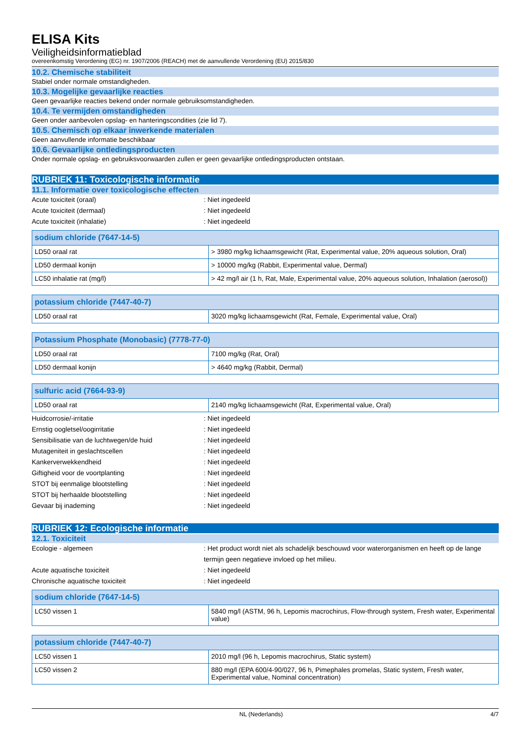ELISA Kits
Veiligheidsinformatieblad
overeenkomstig Verordening (EG) nr. 1907/2006 (REACH) met de aanvullende Verordening (EU) 2015/830
10.2. Chemische stabiliteit
Stabiel onder normale omstandigheden.
10.3. Mogelijke gevaarlijke reacties
Geen gevaarlijke reacties bekend onder normale gebruiksomstandigheden.
10.4. Te vermijden omstandigheden
Geen onder aanbevolen opslag- en hanteringscondities (zie lid 7).
10.5. Chemisch op elkaar inwerkende materialen
Geen aanvullende informatie beschikbaar
10.6. Gevaarlijke ontledingsproducten
Onder normale opslag- en gebruiksvoorwaarden zullen er geen gevaarlijke ontledingsproducten ontstaan.
RUBRIEK 11: Toxicologische informatie
11.1. Informatie over toxicologische effecten
Acute toxiciteit (oraal) : Niet ingedeeld
Acute toxiciteit (dermaal) : Niet ingedeeld
Acute toxiciteit (inhalatie) : Niet ingedeeld
| sodium chloride (7647-14-5) | |
| --- | --- |
| LD50 oraal rat | > 3980 mg/kg lichaamsgewicht (Rat, Experimental value, 20% aqueous solution, Oral) |
| LD50 dermaal konijn | > 10000 mg/kg (Rabbit, Experimental value, Dermal) |
| LC50 inhalatie rat (mg/l) | > 42 mg/l air (1 h, Rat, Male, Experimental value, 20% aqueous solution, Inhalation (aerosol)) |
| potassium chloride (7447-40-7) | |
| --- | --- |
| LD50 oraal rat | 3020 mg/kg lichaamsgewicht (Rat, Female, Experimental value, Oral) |
| Potassium Phosphate (Monobasic) (7778-77-0) | |
| --- | --- |
| LD50 oraal rat | 7100 mg/kg (Rat, Oral) |
| LD50 dermaal konijn | > 4640 mg/kg (Rabbit, Dermal) |
| sulfuric acid (7664-93-9) | |
| --- | --- |
| LD50 oraal rat | 2140 mg/kg lichaamsgewicht (Rat, Experimental value, Oral) |
Huidcorrosie/-irritatie : Niet ingedeeld
Ernstig oogletsel/oogirritatie : Niet ingedeeld
Sensibilisatie van de luchtwegen/de huid : Niet ingedeeld
Mutageniteit in geslachtscellen : Niet ingedeeld
Kankerverwekkendheid : Niet ingedeeld
Giftigheid voor de voortplanting : Niet ingedeeld
STOT bij eenmalige blootstelling : Niet ingedeeld
STOT bij herhaalde blootstelling : Niet ingedeeld
Gevaar bij inademing : Niet ingedeeld
RUBRIEK 12: Ecologische informatie
12.1. Toxiciteit
Ecologie - algemeen : Het product wordt niet als schadelijk beschouwd voor waterorganismen en heeft op de lange termijn geen negatieve invloed op het milieu.
Acute aquatische toxiciteit : Niet ingedeeld
Chronische aquatische toxiciteit : Niet ingedeeld
| sodium chloride (7647-14-5) | |
| --- | --- |
| LC50 vissen 1 | 5840 mg/l (ASTM, 96 h, Lepomis macrochirus, Flow-through system, Fresh water, Experimental value) |
| potassium chloride (7447-40-7) | |
| --- | --- |
| LC50 vissen 1 | 2010 mg/l (96 h, Lepomis macrochirus, Static system) |
| LC50 vissen 2 | 880 mg/l (EPA 600/4-90/027, 96 h, Pimephales promelas, Static system, Fresh water, Experimental value, Nominal concentration) |
NL (Nederlands) 4/7